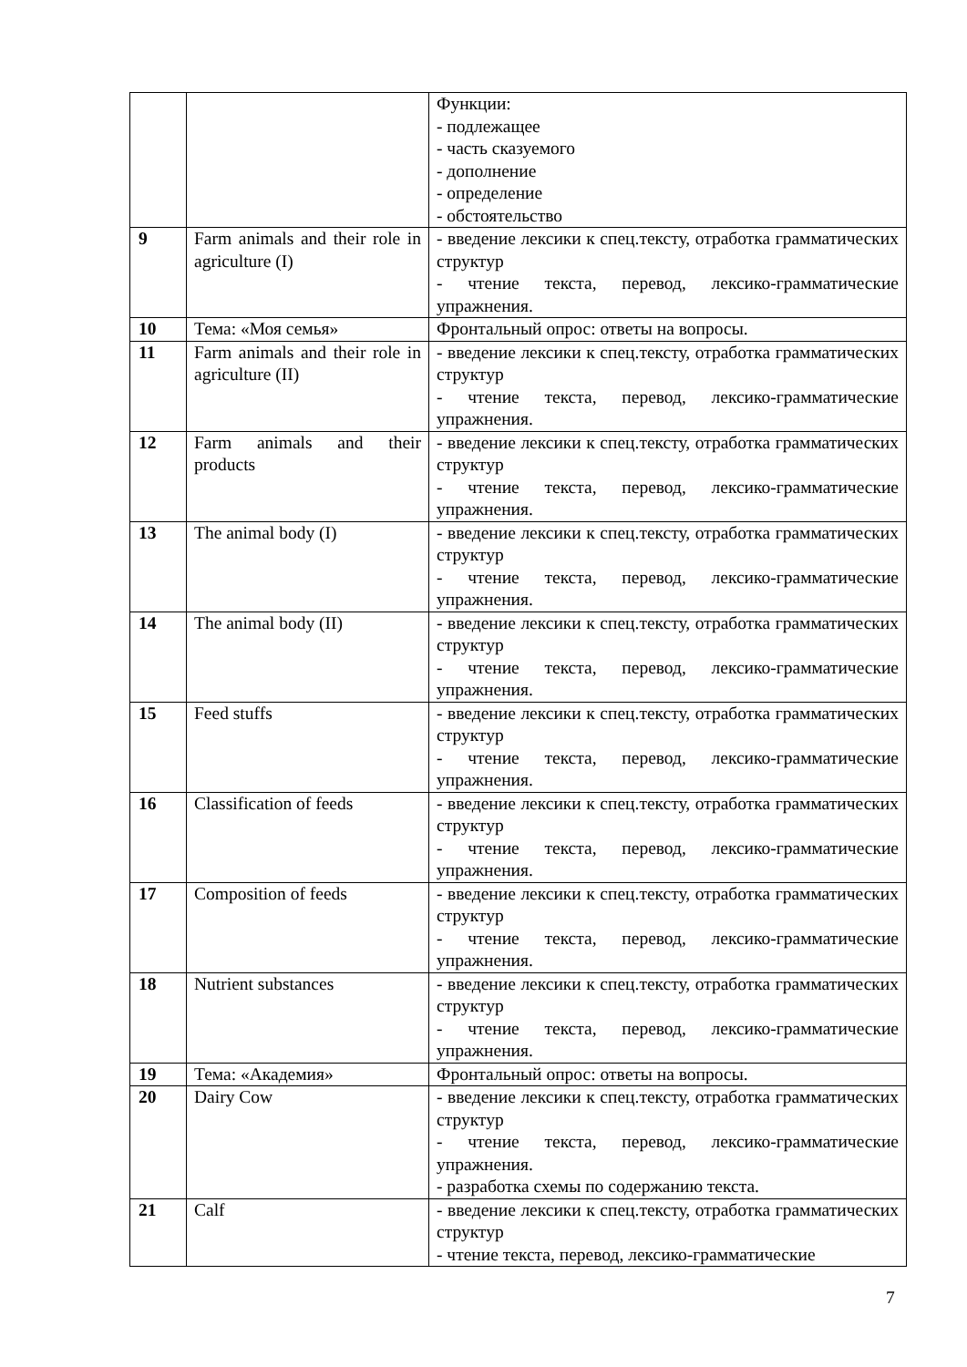| | | Функции: - подлежащее - часть сказуемого - дополнение - определение - обстоятельство |
| 9 | Farm animals and their role in agriculture (I) | - введение лексики к спец.тексту, отработка грамматических структур - чтение текста, перевод, лексико-грамматические упражнения. |
| 10 | Тема: «Моя семья» | Фронтальный опрос: ответы на вопросы. |
| 11 | Farm animals and their role in agriculture (II) | - введение лексики к спец.тексту, отработка грамматических структур - чтение текста, перевод, лексико-грамматические упражнения. |
| 12 | Farm animals and their products | - введение лексики к спец.тексту, отработка грамматических структур - чтение текста, перевод, лексико-грамматические упражнения. |
| 13 | The animal body (I) | - введение лексики к спец.тексту, отработка грамматических структур - чтение текста, перевод, лексико-грамматические упражнения. |
| 14 | The animal body (II) | - введение лексики к спец.тексту, отработка грамматических структур - чтение текста, перевод, лексико-грамматические упражнения. |
| 15 | Feed stuffs | - введение лексики к спец.тексту, отработка грамматических структур - чтение текста, перевод, лексико-грамматические упражнения. |
| 16 | Classification of feeds | - введение лексики к спец.тексту, отработка грамматических структур - чтение текста, перевод, лексико-грамматические упражнения. |
| 17 | Composition of feeds | - введение лексики к спец.тексту, отработка грамматических структур - чтение текста, перевод, лексико-грамматические упражнения. |
| 18 | Nutrient substances | - введение лексики к спец.тексту, отработка грамматических структур - чтение текста, перевод, лексико-грамматические упражнения. |
| 19 | Тема: «Академия» | Фронтальный опрос: ответы на вопросы. |
| 20 | Dairy Cow | - введение лексики к спец.тексту, отработка грамматических структур - чтение текста, перевод, лексико-грамматические упражнения. - разработка схемы по содержанию текста. |
| 21 | Calf | - введение лексики к спец.тексту, отработка грамматических структур - чтение текста, перевод, лексико-грамматические |
7